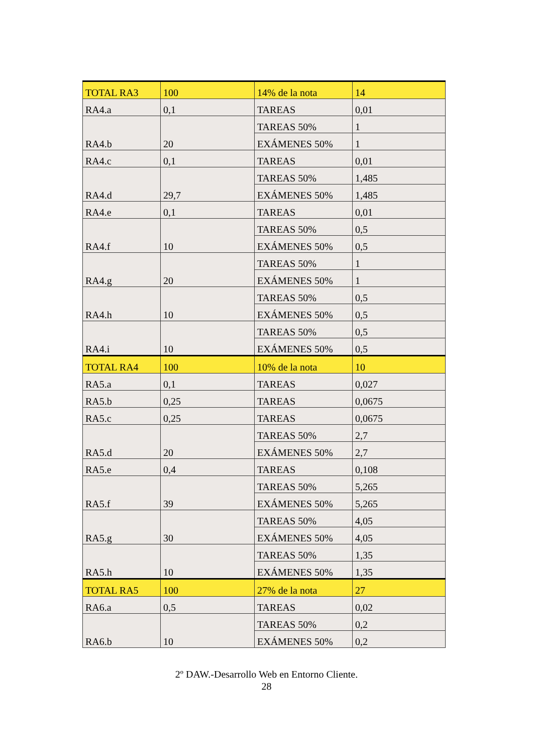| TOTAL RA3 | 100 | 14% de la nota | 14 |
| RA4.a | 0,1 | TAREAS | 0,01 |
| RA4.b | 20 | TAREAS 50% | 1 |
| | | EXÁMENES 50% | 1 |
| RA4.c | 0,1 | TAREAS | 0,01 |
| RA4.d | 29,7 | TAREAS 50% | 1,485 |
| | | EXÁMENES 50% | 1,485 |
| RA4.e | 0,1 | TAREAS | 0,01 |
| RA4.f | 10 | TAREAS 50% | 0,5 |
| | | EXÁMENES 50% | 0,5 |
| RA4.g | 20 | TAREAS 50% | 1 |
| | | EXÁMENES 50% | 1 |
| RA4.h | 10 | TAREAS 50% | 0,5 |
| | | EXÁMENES 50% | 0,5 |
| RA4.i | 10 | TAREAS 50% | 0,5 |
| | | EXÁMENES 50% | 0,5 |
| TOTAL RA4 | 100 | 10% de la nota | 10 |
| RA5.a | 0,1 | TAREAS | 0,027 |
| RA5.b | 0,25 | TAREAS | 0,0675 |
| RA5.c | 0,25 | TAREAS | 0,0675 |
| RA5.d | 20 | TAREAS 50% | 2,7 |
| | | EXÁMENES 50% | 2,7 |
| RA5.e | 0,4 | TAREAS | 0,108 |
| RA5.f | 39 | TAREAS 50% | 5,265 |
| | | EXÁMENES 50% | 5,265 |
| RA5.g | 30 | TAREAS 50% | 4,05 |
| | | EXÁMENES 50% | 4,05 |
| RA5.h | 10 | TAREAS 50% | 1,35 |
| | | EXÁMENES 50% | 1,35 |
| TOTAL RA5 | 100 | 27% de la nota | 27 |
| RA6.a | 0,5 | TAREAS | 0,02 |
| RA6.b | 10 | TAREAS 50% | 0,2 |
| | | EXÁMENES 50% | 0,2 |
2º DAW.-Desarrollo Web en Entorno Cliente.
28